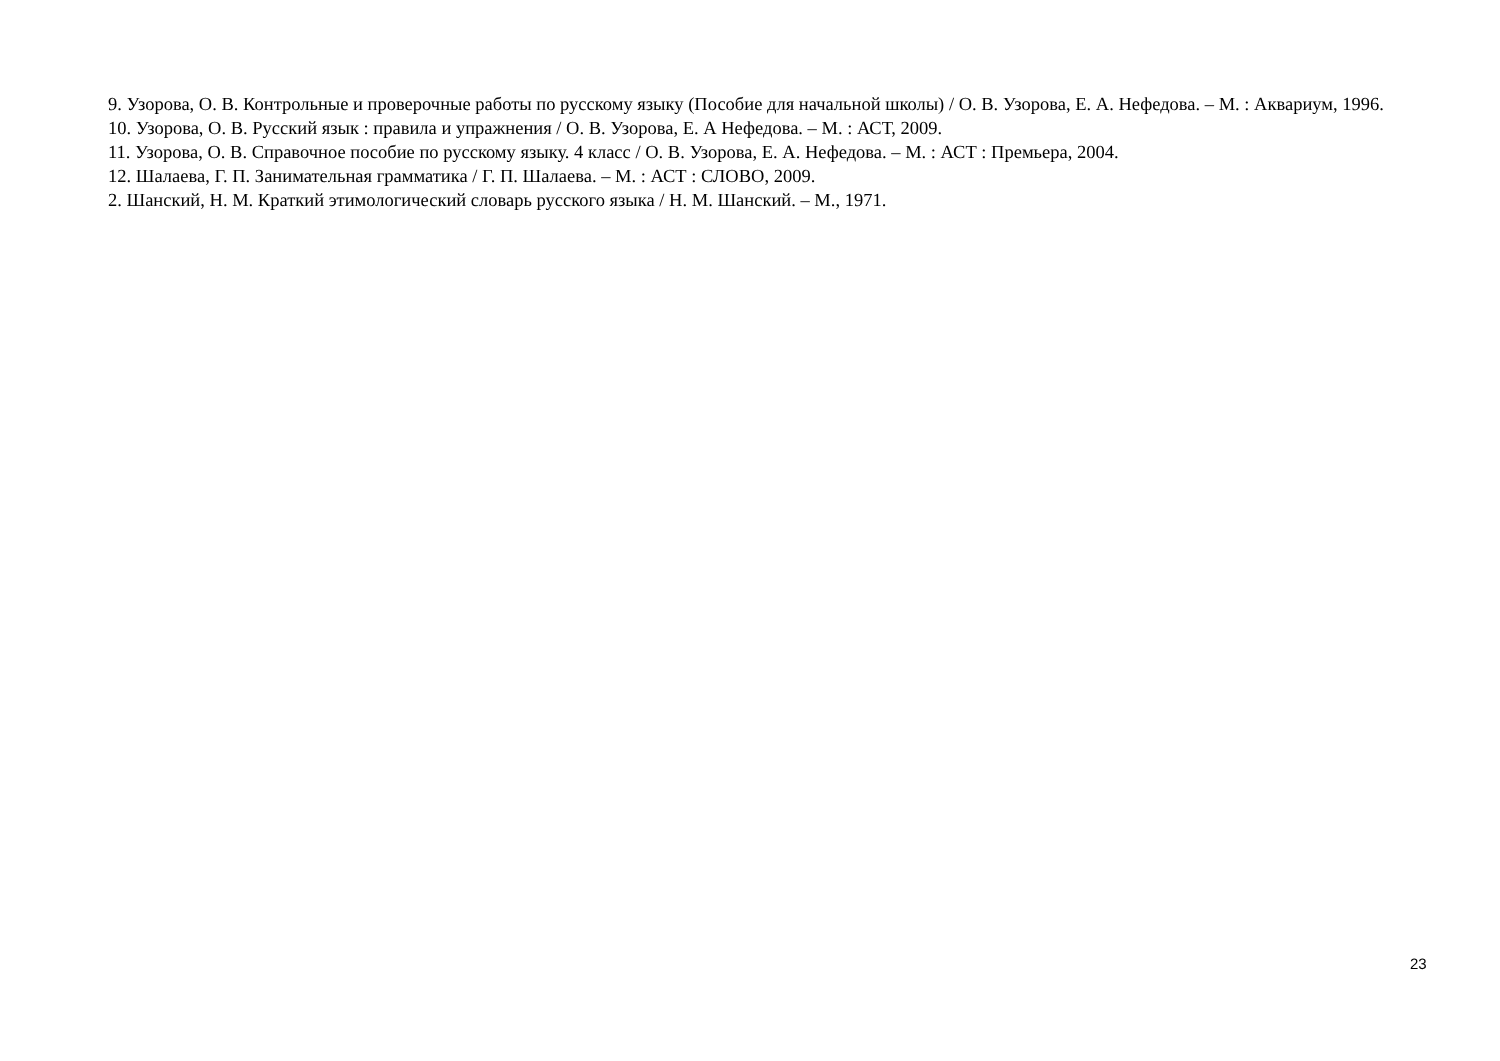9. Узорова, О. В. Контрольные и проверочные работы по русскому языку (Пособие для начальной школы) / О. В. Узорова, Е. А. Нефедова. – М. : Аквариум, 1996.
10. Узорова, О. В. Русский язык : правила и упражнения / О. В. Узорова, Е. А Нефедова. – М. : АСТ, 2009.
11. Узорова, О. В. Справочное пособие по русскому языку. 4 класс / О. В. Узорова, Е. А. Нефедова. – М. : АСТ : Премьера, 2004.
12. Шалаева, Г. П. Занимательная грамматика / Г. П. Шалаева. – М. : АСТ : СЛОВО, 2009.
2. Шанский, Н. М. Краткий этимологический словарь русского языка / Н. М. Шанский. – М., 1971.
23